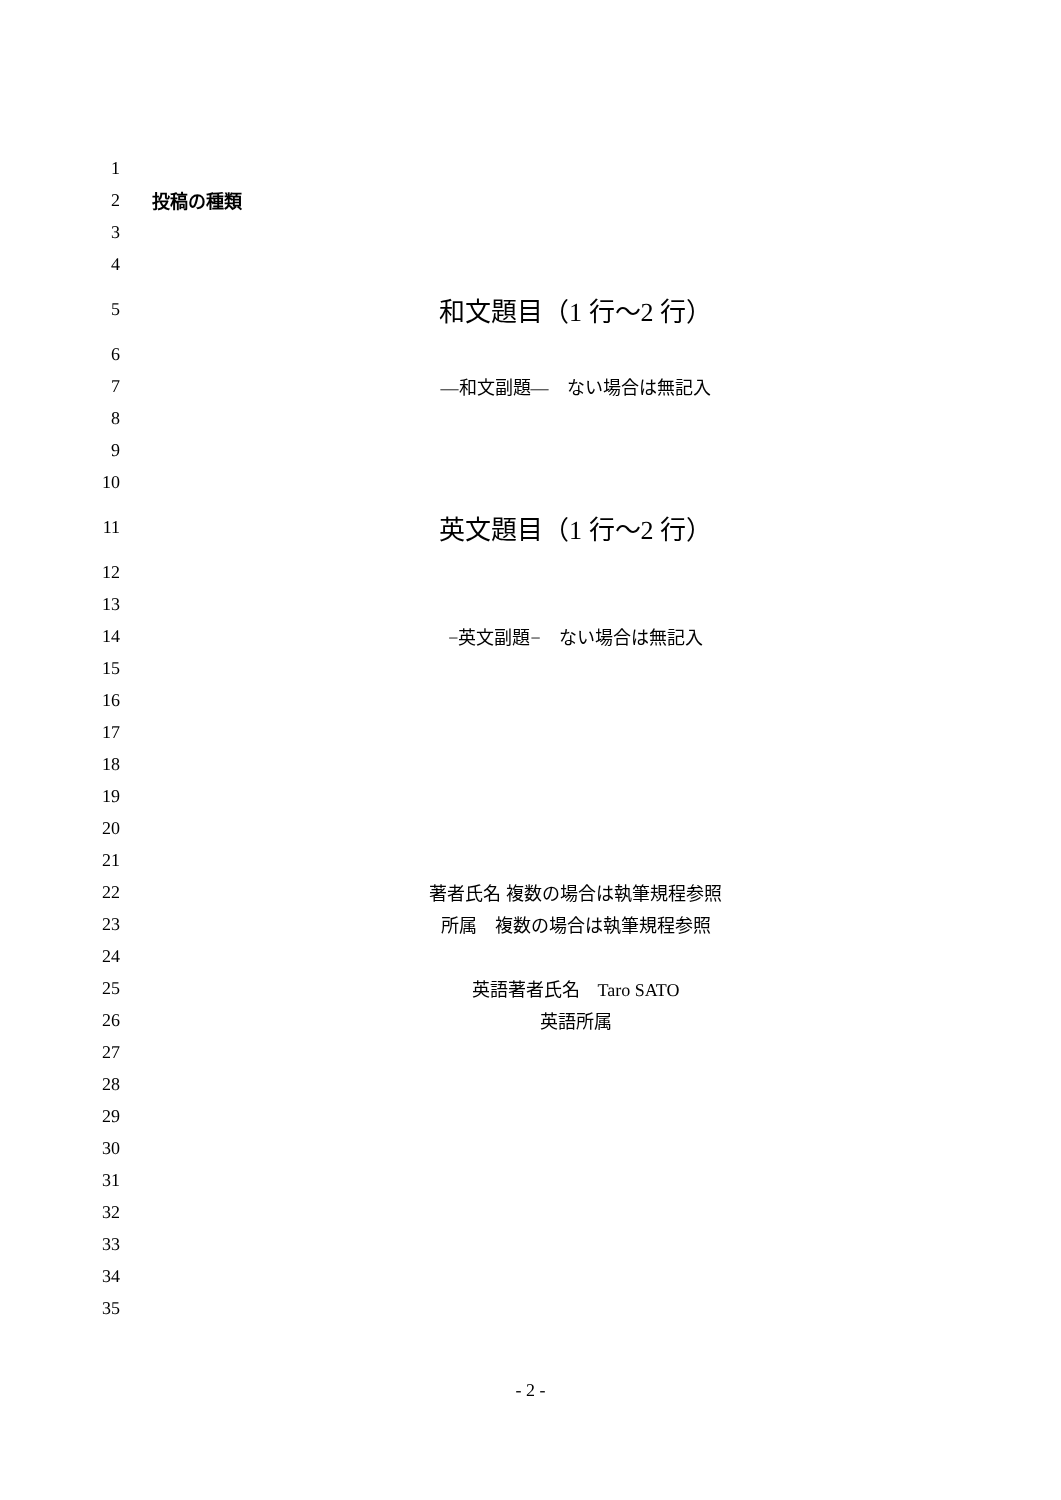1
2 投稿の種類
3
4
5 和文題目（1 行〜2 行）
6
7 —和文副題—　ない場合は無記入
8
9
10
11 英文題目（1 行〜2 行）
12
13
14 −英文副題−　ない場合は無記入
15
16
17
18
19
20
21
22 著者氏名 複数の場合は執筆規程参照
23 所属　複数の場合は執筆規程参照
24
25 英語著者氏名　Taro SATO
26 英語所属
27
28
29
30
31
32
33
34
35
- 2 -